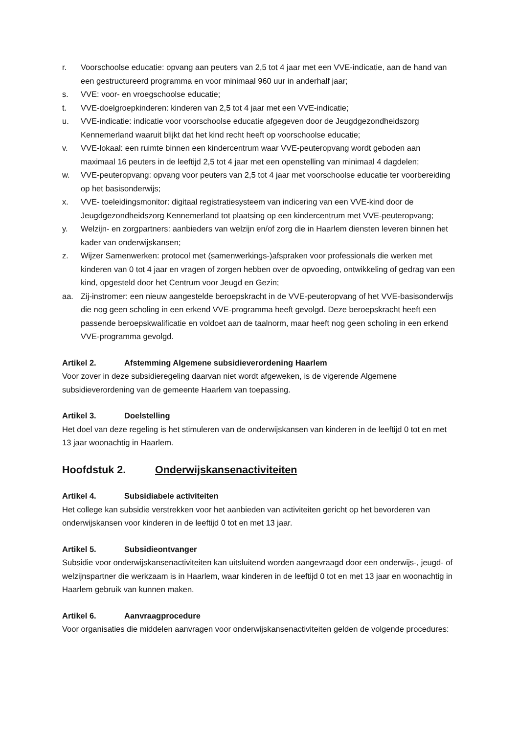r. Voorschoolse educatie: opvang aan peuters van 2,5 tot 4 jaar met een VVE-indicatie, aan de hand van een gestructureerd programma en voor minimaal 960 uur in anderhalf jaar;
s. VVE: voor- en vroegschoolse educatie;
t. VVE-doelgroepkinderen: kinderen van 2,5 tot 4 jaar met een VVE-indicatie;
u. VVE-indicatie: indicatie voor voorschoolse educatie afgegeven door de Jeugdgezondheidszorg Kennemerland waaruit blijkt dat het kind recht heeft op voorschoolse educatie;
v. VVE-lokaal: een ruimte binnen een kindercentrum waar VVE-peuteropvang wordt geboden aan maximaal 16 peuters in de leeftijd 2,5 tot 4 jaar met een openstelling van minimaal 4 dagdelen;
w. VVE-peuteropvang: opvang voor peuters van 2,5 tot 4 jaar met voorschoolse educatie ter voorbereiding op het basisonderwijs;
x. VVE- toeleidingsmonitor: digitaal registratiesysteem van indicering van een VVE-kind door de Jeugdgezondheidszorg Kennemerland tot plaatsing op een kindercentrum met VVE-peuteropvang;
y. Welzijn- en zorgpartners: aanbieders van welzijn en/of zorg die in Haarlem diensten leveren binnen het kader van onderwijskansen;
z. Wijzer Samenwerken: protocol met (samenwerkings-)afspraken voor professionals die werken met kinderen van 0 tot 4 jaar en vragen of zorgen hebben over de opvoeding, ontwikkeling of gedrag van een kind, opgesteld door het Centrum voor Jeugd en Gezin;
aa. Zij-instromer: een nieuw aangestelde beroepskracht in de VVE-peuteropvang of het VVE-basisonderwijs die nog geen scholing in een erkend VVE-programma heeft gevolgd. Deze beroepskracht heeft een passende beroepskwalificatie en voldoet aan de taalnorm, maar heeft nog geen scholing in een erkend VVE-programma gevolgd.
Artikel 2. Afstemming Algemene subsidieverordening Haarlem
Voor zover in deze subsidieregeling daarvan niet wordt afgeweken, is de vigerende Algemene subsidieverordening van de gemeente Haarlem van toepassing.
Artikel 3. Doelstelling
Het doel van deze regeling is het stimuleren van de onderwijskansen van kinderen in de leeftijd 0 tot en met 13 jaar woonachtig in Haarlem.
Hoofdstuk 2. Onderwijskansenactiviteiten
Artikel 4. Subsidiabele activiteiten
Het college kan subsidie verstrekken voor het aanbieden van activiteiten gericht op het bevorderen van onderwijskansen voor kinderen in de leeftijd 0 tot en met 13 jaar.
Artikel 5. Subsidieontvanger
Subsidie voor onderwijskansenactiviteiten kan uitsluitend worden aangevraagd door een onderwijs-, jeugd- of welzijnspartner die werkzaam is in Haarlem, waar kinderen in de leeftijd 0 tot en met 13 jaar en woonachtig in Haarlem gebruik van kunnen maken.
Artikel 6. Aanvraagprocedure
Voor organisaties die middelen aanvragen voor onderwijskansenactiviteiten gelden de volgende procedures: